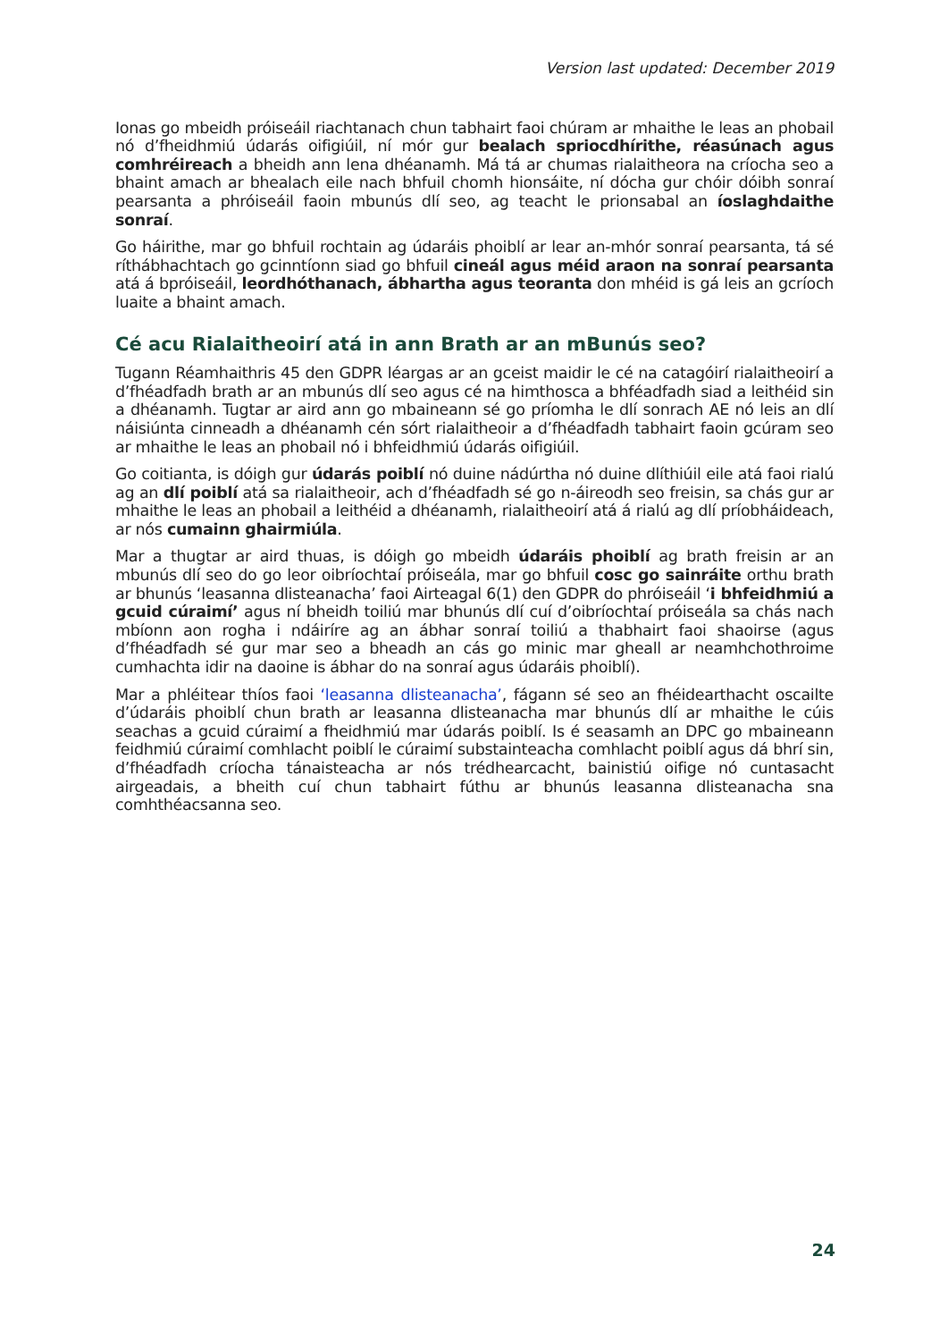Version last updated: December 2019
Ionas go mbeidh próiseáil riachtanach chun tabhairt faoi chúram ar mhaithe le leas an phobail nó d’fheidhmiú údarás oifigiúil, ní mór gur bealach spriocdhírithe, réasúnach agus comhréireach a bheidh ann lena dhéanamh. Má tá ar chumas rialaitheora na críocha seo a bhaint amach ar bhealach eile nach bhfuil chomh hionsáite, ní dócha gur chóir dóibh sonraí pearsanta a phróiseáil faoin mbunús dlí seo, ag teacht le prionsabal an íoslaghdaithe sonraí.
Go háirithe, mar go bhfuil rochtain ag údaráis phoiblí ar lear an-mhór sonraí pearsanta, tá sé ríthábhachtach go gcinntíonn siad go bhfuil cineál agus méid araon na sonraí pearsanta atá á bpróiseáil, leordhóthanach, ábhartha agus teoranta don mhéid is gá leis an gcríoch luaite a bhaint amach.
Cé acu Rialaitheoirí atá in ann Brath ar an mBunús seo?
Tugann Réamhaithris 45 den GDPR léargas ar an gceist maidir le cé na catagóirí rialaitheoirí a d’fhéadfadh brath ar an mbunús dlí seo agus cé na himthosca a bhféadfadh siad a leithéid sin a dhéanamh. Tugtar ar aird ann go mbaineann sé go príomha le dlí sonrach AE nó leis an dlí náisiúnta cinneadh a dhéanamh cén sórt rialaitheoir a d’fhéadfadh tabhairt faoin gcúram seo ar mhaithe le leas an phobail nó i bhfeidhmiú údarás oifigiúil.
Go coitianta, is dóigh gur údarás poiblí nó duine nádúrtha nó duine dlíthiúil eile atá faoi rialú ag an dlí poiblí atá sa rialaitheoir, ach d’fhéadfadh sé go n-áireodh seo freisin, sa chás gur ar mhaithe le leas an phobail a leithéid a dhéanamh, rialaitheoirí atá á rialú ag dlí príobháideach, ar nós cumainn ghairmiúla.
Mar a thugtar ar aird thuas, is dóigh go mbeidh údaráis phoiblí ag brath freisin ar an mbunús dlí seo do go leor oibríochtaí próiseála, mar go bhfuil cosc go sainráite orthu brath ar bhunús ‘leasanna dlisteanacha’ faoi Airteagal 6(1) den GDPR do phróiseáil ‘i bhfeidhmiú a gcuid cúraimí’ agus ní bheidh toiliú mar bhunús dlí cuí d’oibríochtaí próiseála sa chás nach mbíonn aon rogha i ndáiríre ag an ábhar sonraí toiliú a thabhairt faoi shaoirse (agus d’fhéadfadh sé gur mar seo a bheadh an cás go minic mar gheall ar neamhchothroime cumhachta idir na daoine is ábhar do na sonraí agus údaráis phoiblí).
Mar a phléitear thíos faoi ‘leasanna dlisteanacha’, fágann sé seo an fhéidearthacht oscailte d’údaráis phoiblí chun brath ar leasanna dlisteanacha mar bhunús dlí ar mhaithe le cúis seachas a gcuid cúraimí a fheidhmiú mar údarás poiblí. Is é seasamh an DPC go mbaineann feidhmiú cúraimí comhlacht poiblí le cúraimí substainteacha comhlacht poiblí agus dá bhrí sin, d’fhéadfadh críocha tánaisteacha ar nós trédhearcacht, bainistiú oifige nó cuntasacht airgeadais, a bheith cuí chun tabhairt fúthu ar bhunús leasanna dlisteanacha sna comhthéacsanna seo.
24